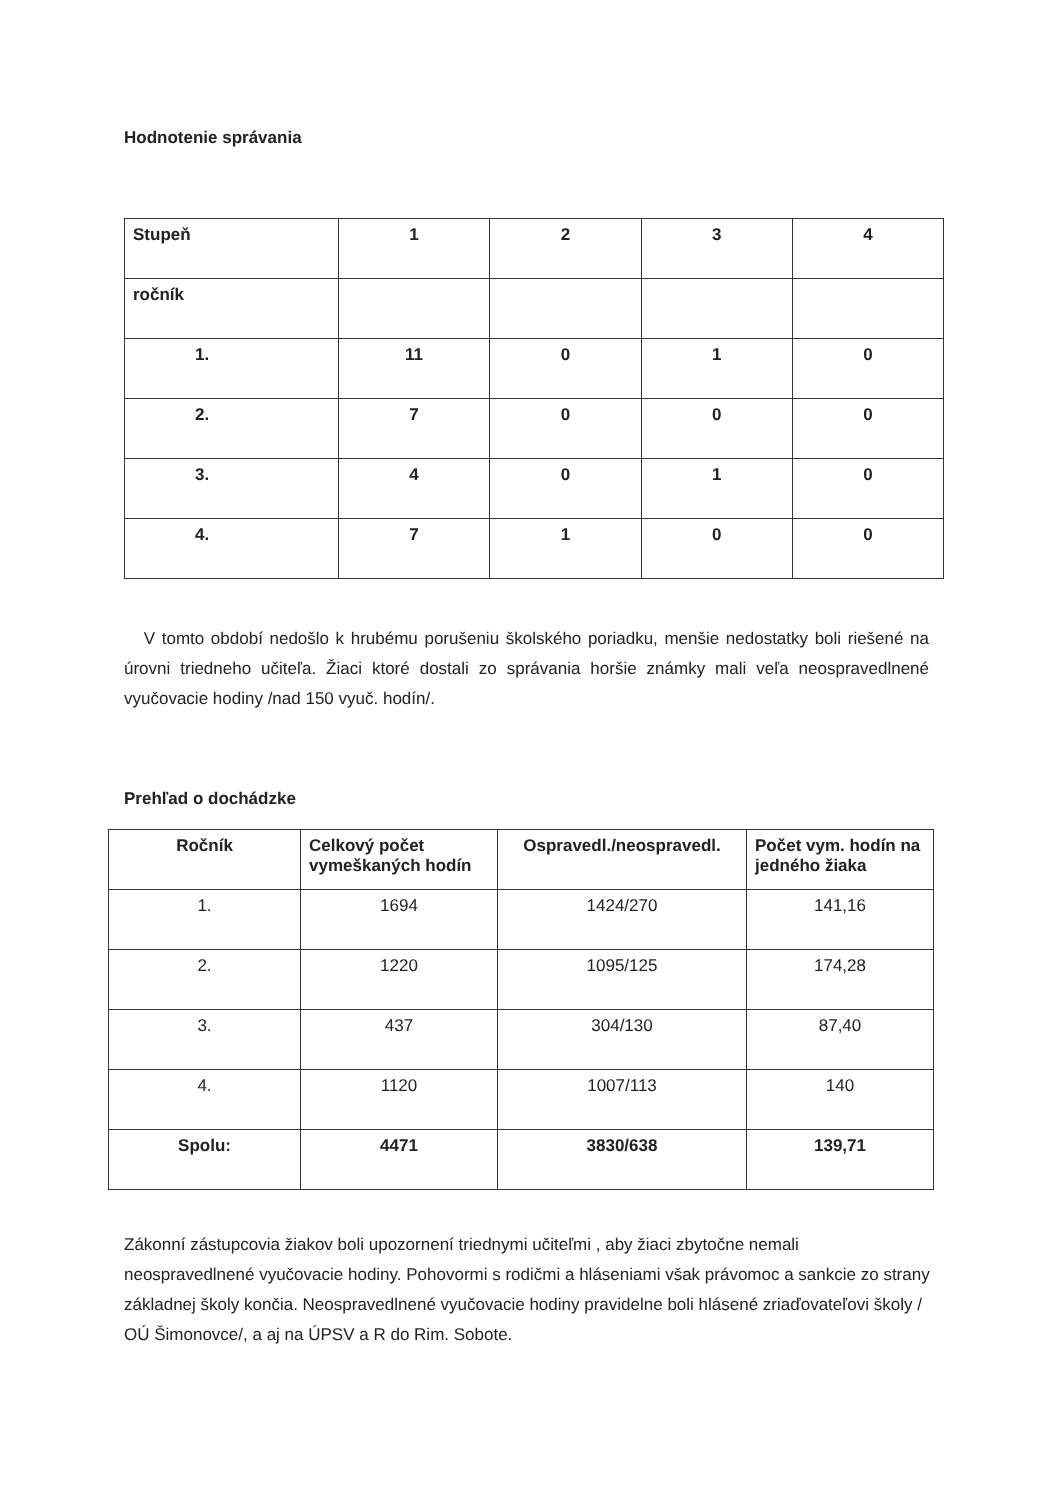Hodnotenie správania
| Stupeň | 1 | 2 | 3 | 4 |
| ročník | | | | |
| 1. | 11 | 0 | 1 | 0 |
| 2. | 7 | 0 | 0 | 0 |
| 3. | 4 | 0 | 1 | 0 |
| 4. | 7 | 1 | 0 | 0 |
V tomto období nedošlo k hrubému porušeniu školského poriadku, menšie nedostatky boli riešené na úrovni triedneho učiteľa. Žiaci ktoré dostali zo správania horšie známky mali veľa neospravedlnené vyučovacie hodiny /nad 150 vyuč. hodín/.
Prehľad o dochádzke
| Ročník | Celkový počet vymeškaných hodín | Ospravedl./neospravedl. | Počet vym. hodín na jedného žiaka |
| --- | --- | --- | --- |
| 1. | 1694 | 1424/270 | 141,16 |
| 2. | 1220 | 1095/125 | 174,28 |
| 3. | 437 | 304/130 | 87,40 |
| 4. | 1120 | 1007/113 | 140 |
| Spolu: | 4471 | 3830/638 | 139,71 |
Zákonní zástupcovia žiakov boli upozornení triednymi učiteľmi , aby žiaci zbytočne nemali neospravedlnené vyučovacie hodiny. Pohovormi s rodičmi a hláseniami však právomoc a sankcie zo strany základnej školy končia. Neospravedlnené vyučovacie hodiny pravidelne boli hlásené zriaďovateľovi školy / OÚ Šimonovce/, a aj na ÚPSV a R do Rim. Sobote.